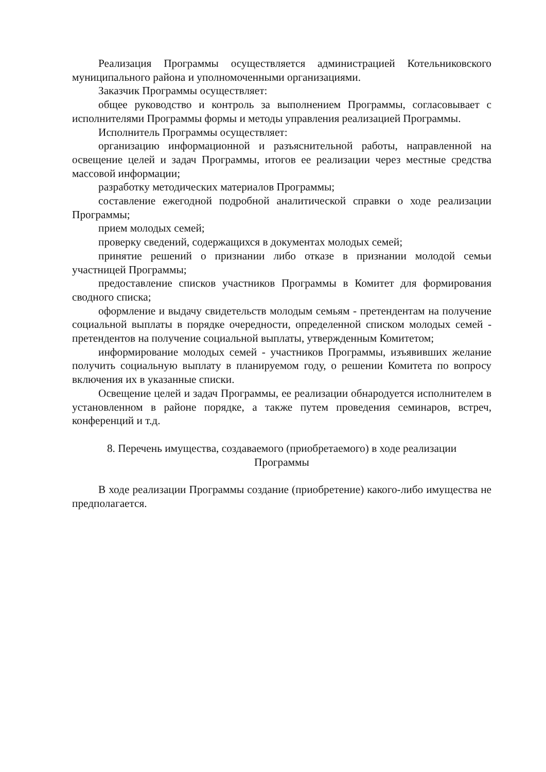Реализация Программы осуществляется администрацией Котельниковского муниципального района и уполномоченными организациями.
Заказчик Программы осуществляет:
общее руководство и контроль за выполнением Программы, согласовывает с исполнителями Программы формы и методы управления реализацией Программы.
Исполнитель Программы осуществляет:
организацию информационной и разъяснительной работы, направленной на освещение целей и задач Программы, итогов ее реализации через местные средства массовой информации;
разработку методических материалов Программы;
составление ежегодной подробной аналитической справки о ходе реализации Программы;
прием молодых семей;
проверку сведений, содержащихся в документах молодых семей;
принятие решений о признании либо отказе в признании молодой семьи участницей Программы;
предоставление списков участников Программы в Комитет для формирования сводного списка;
оформление и выдачу свидетельств молодым семьям - претендентам на получение социальной выплаты в порядке очередности, определенной списком молодых семей - претендентов на получение социальной выплаты, утвержденным Комитетом;
информирование молодых семей - участников Программы, изъявивших желание получить социальную выплату в планируемом году, о решении Комитета по вопросу включения их в указанные списки.
Освещение целей и задач Программы, ее реализации обнародуется исполнителем в установленном в районе порядке, а также путем проведения семинаров, встреч, конференций и т.д.
8. Перечень имущества, создаваемого (приобретаемого) в ходе реализации
Программы
В ходе реализации Программы создание (приобретение) какого-либо имущества не предполагается.